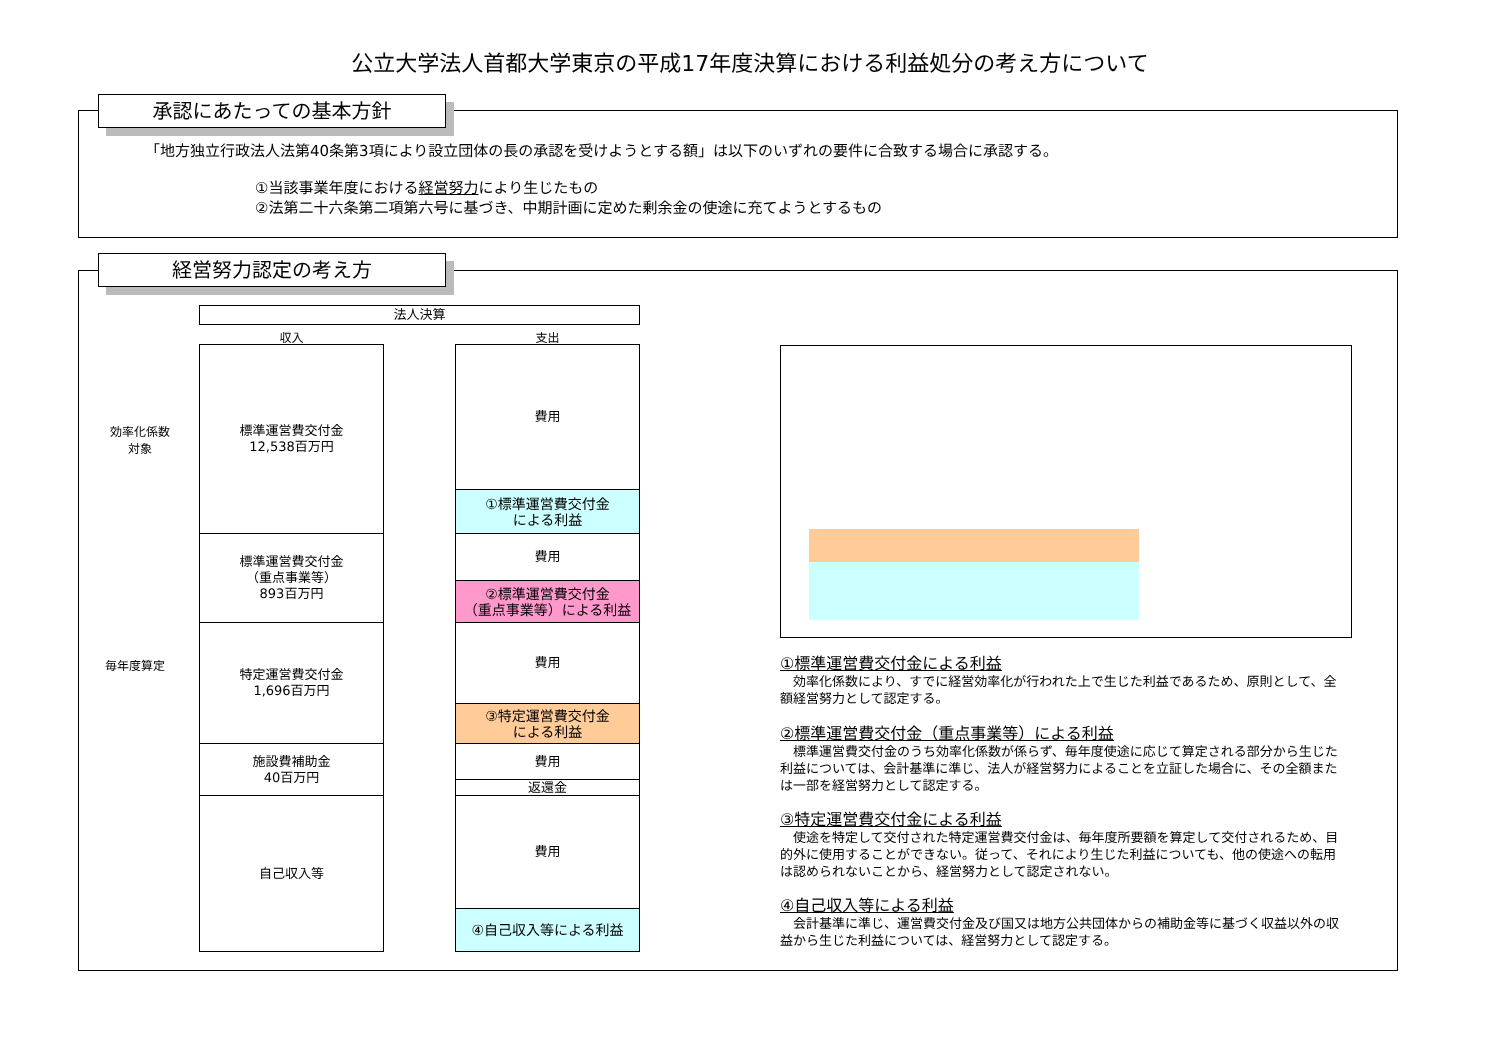公立大学法人首都大学東京の平成17年度決算における利益処分の考え方について
承認にあたっての基本方針
「地方独立行政法人法第40条第3項により設立団体の長の承認を受けようとする額」は以下のいずれの要件に合致する場合に承認する。
①当該事業年度における経営努力により生じたもの
②法第二十六条第二項第六号に基づき、中期計画に定めた剰余金の使途に充てようとするもの
経営努力認定の考え方
法人決算
収入 支出
効率化係数
対象
毎年度算定
標準運営費交付金
12,538百万円
標準運営費交付金
（重点事業等）
893百万円
特定運営費交付金
1,696百万円
施設費補助金
40百万円
自己収入等
費用
①標準運営費交付金
による利益
費用
②標準運営費交付金
（重点事業等）による利益
費用
③特定運営費交付金
による利益
費用
返還金
費用
④自己収入等による利益
①標準運営費交付金による利益
　効率化係数により、すでに経営効率化が行われた上で生じた利益であるため、原則として、全額経営努力として認定する。
②標準運営費交付金（重点事業等）による利益
　標準運営費交付金のうち効率化係数が係らず、毎年度使途に応じて算定される部分から生じた利益については、会計基準に準じ、法人が経営努力によることを立証した場合に、その全額または一部を経営努力として認定する。
③特定運営費交付金による利益
　使途を特定して交付された特定運営費交付金は、毎年度所要額を算定して交付されるため、目的外に使用することができない。従って、それにより生じた利益についても、他の使途への転用は認められないことから、経営努力として認定されない。
④自己収入等による利益
　会計基準に準じ、運営費交付金及び国又は地方公共団体からの補助金等に基づく収益以外の収益から生じた利益については、経営努力として認定する。